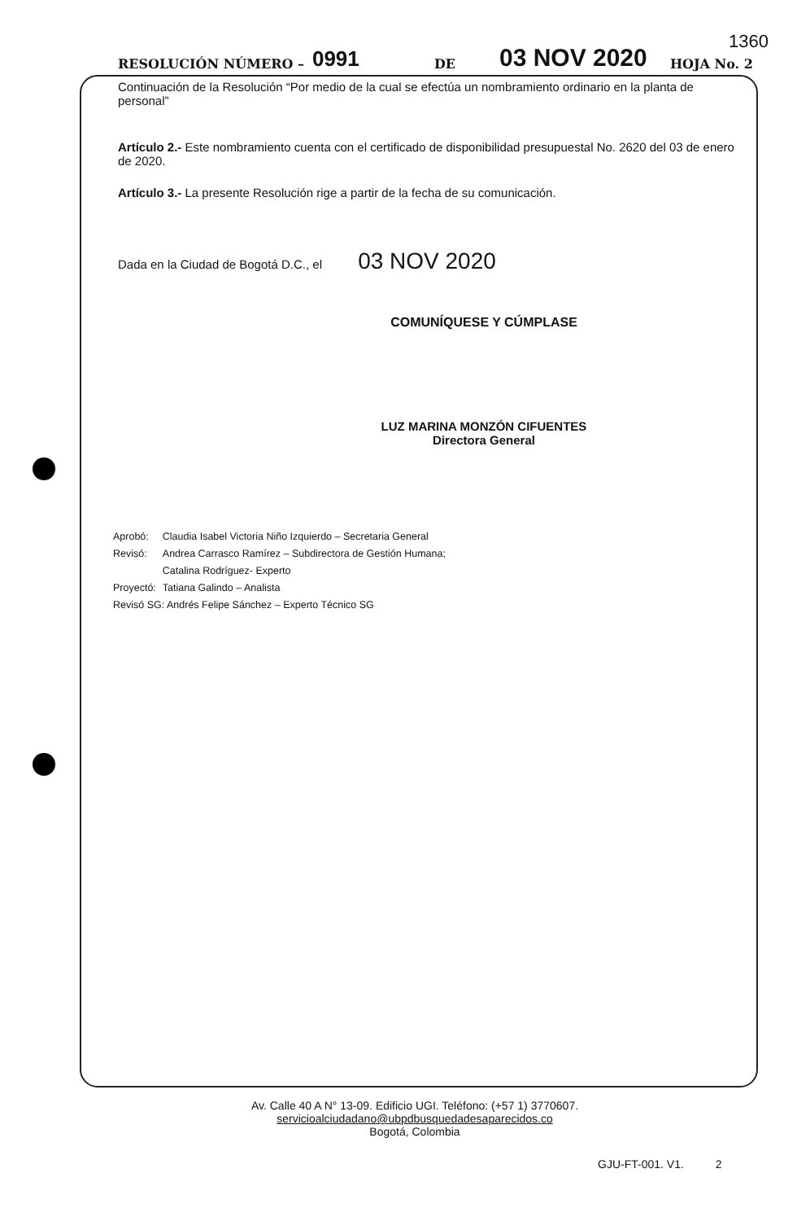1360
RESOLUCIÓN NÚMERO – 0991 DE 03 NOV 2020 HOJA No. 2
Continuación de la Resolución “Por medio de la cual se efectúa un nombramiento ordinario en la planta de personal”
Artículo 2.- Este nombramiento cuenta con el certificado de disponibilidad presupuestal No. 2620 del 03 de enero de 2020.
Artículo 3.- La presente Resolución rige a partir de la fecha de su comunicación.
Dada en la Ciudad de Bogotá D.C., el 03 NOV 2020
COMUNÍQUESE Y CÚMPLASE
LUZ MARINA MONZÓN CIFUENTES
Directora General
| Aprobó: | Claudia Isabel Victoria Niño Izquierdo – Secretaria General |
| Revisó: | Andrea Carrasco Ramírez – Subdirectora de Gestión Humana; |
| | Catalina Rodríguez- Experto |
| Proyectó: | Tatiana Galindo – Analista |
| Revisó SG: Andrés Felipe Sánchez – Experto Técnico SG | |
Av. Calle 40 A N° 13-09. Edificio UGI. Teléfono: (+57 1) 3770607. servicioalciudadano@ubpdbusquedadesaparecidos.co
Bogotá, Colombia
GJU-FT-001. V1. 2